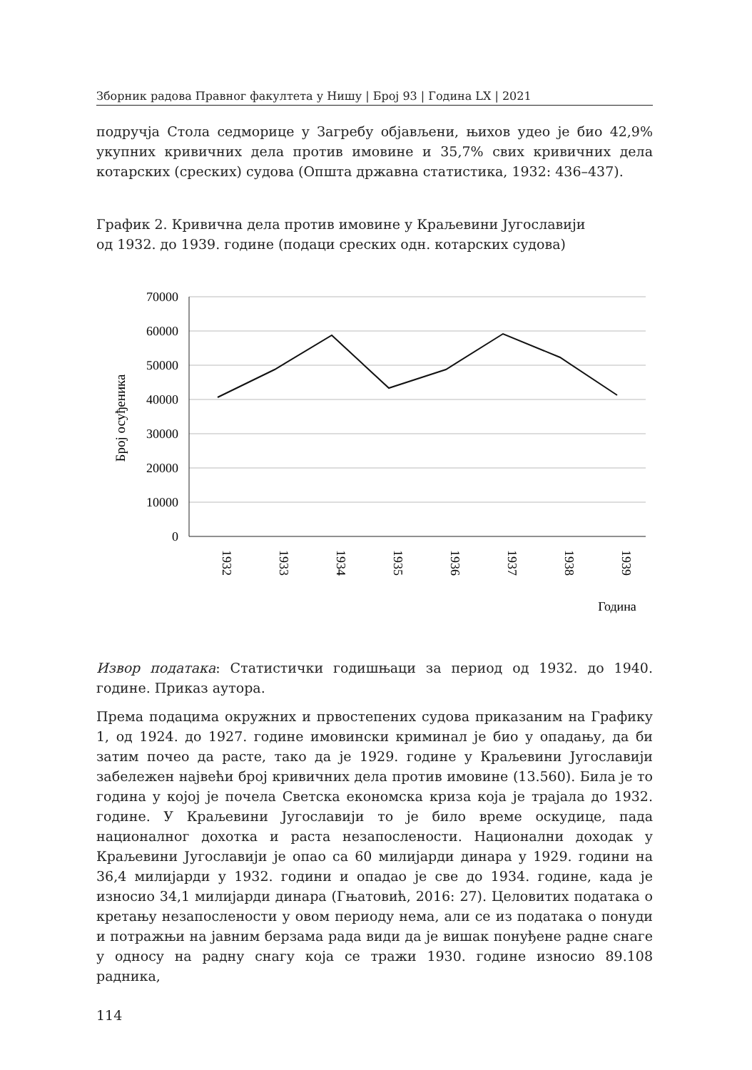Зборник радова Правног факултета у Нишу | Број 93 | Година LX | 2021
подручја Стола седморице у Загребу објављени, њихов удео је био 42,9% укупних кривичних дела против имовине и 35,7% свих кривичних дела котарских (среских) судова (Општа државна статистика, 1932: 436–437).
График 2. Кривична дела против имовине у Краљевини Југославији
од 1932. до 1939. године (подаци среских одн. котарских судова)
70000
60000
50000
40000
30000
20000
10000
0
1932
1933
1934
1935
1936
1937
1938
1939
Број осуђеника
Година
Извор података: Статистички годишњаци за период од 1932. до 1940. године. Приказ аутора.
Према подацима окружних и првостепених судова приказаним на Графику 1, од 1924. до 1927. године имовински криминал је био у опадању, да би затим почео да расте, тако да је 1929. године у Краљевини Југославији забележен највећи број кривичних дела против имовине (13.560). Била је то година у којој је почела Светска економска криза која је трајала до 1932. године. У Краљевини Југославији то је било време оскудице, пада националног дохотка и раста незапослености. Национални доходак у Краљевини Југославији је опао са 60 милијарди динара у 1929. години на 36,4 милијарди у 1932. години и опадао је све до 1934. године, када је износио 34,1 милијарди динара (Гњатовић, 2016: 27). Целовитих података о кретању незапослености у овом периоду нема, али се из података о понуди и потражњи на јавним берзама рада види да је вишак понуђене радне снаге у односу на радну снагу која се тражи 1930. године износио 89.108 радника,
114